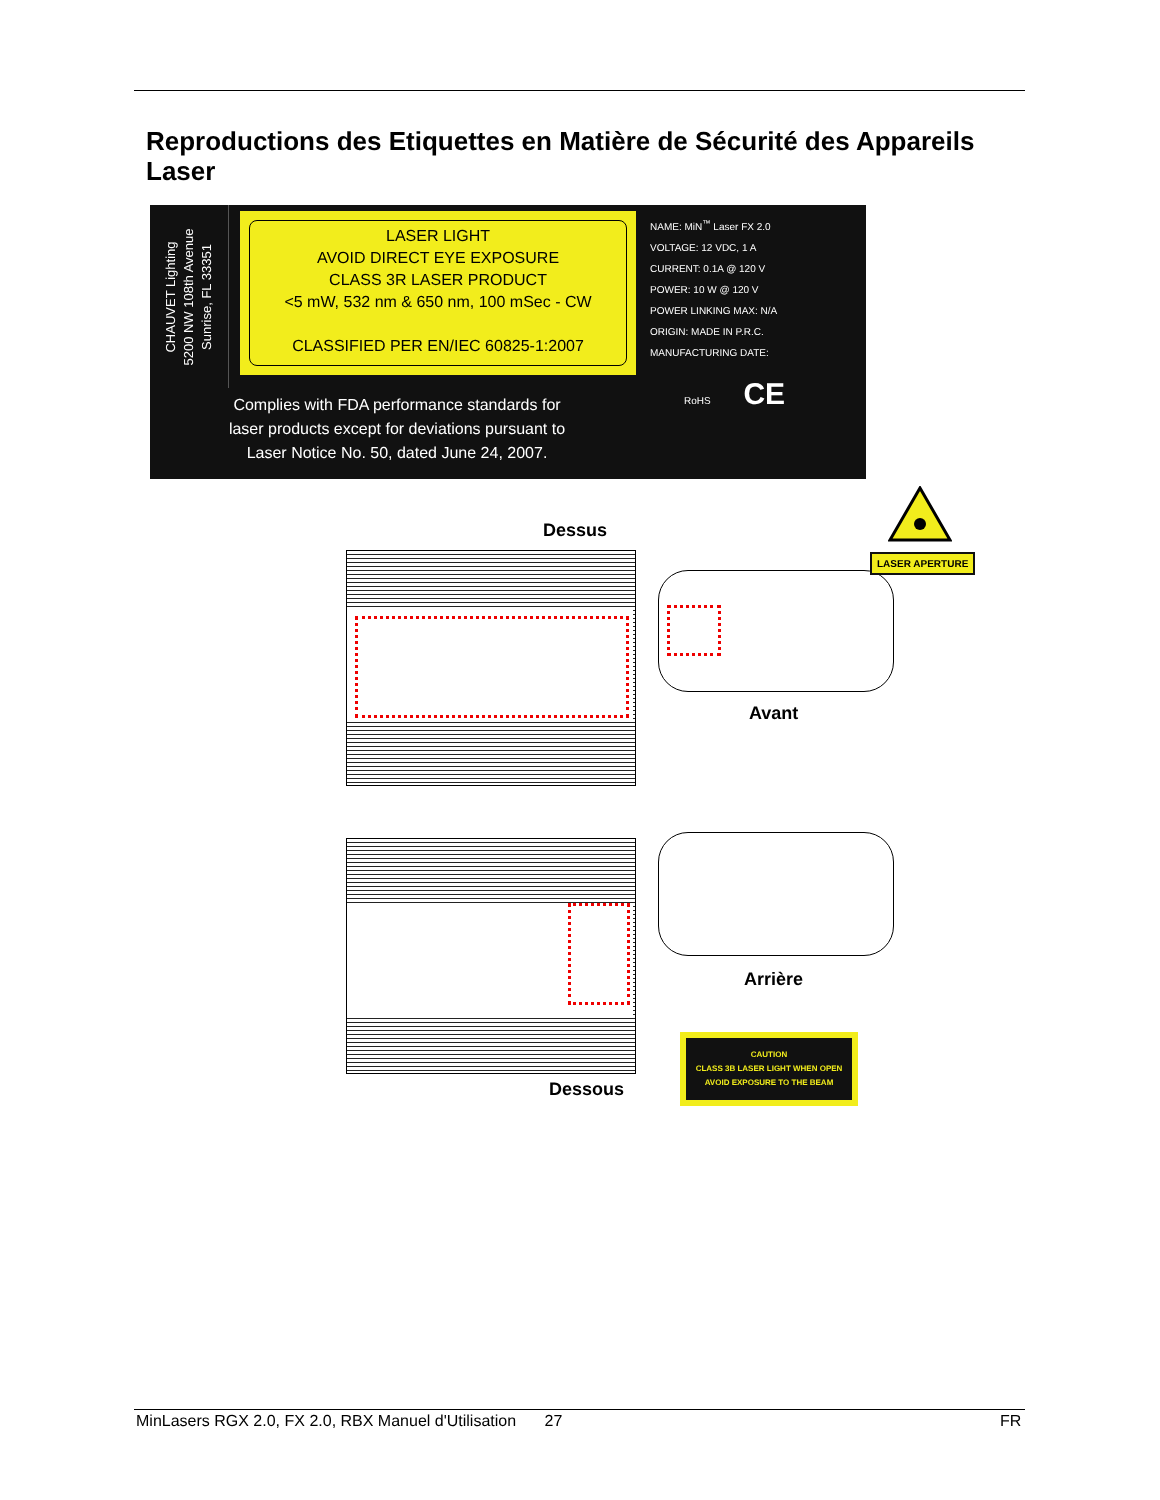Reproductions des Etiquettes en Matière de Sécurité des Appareils Laser
CHAUVET Lighting
5200 NW 108th Avenue
Sunrise, FL 33351
LASER LIGHT
AVOID DIRECT EYE EXPOSURE
CLASS 3R LASER PRODUCT
<5 mW, 532 nm & 650 nm, 100 mSec - CW
CLASSIFIED PER EN/IEC 60825-1:2007
NAME: MiN<sup>™</sup> Laser FX 2.0
VOLTAGE: 12 VDC, 1 A
CURRENT: 0.1A @ 120 V
POWER: 10 W @ 120 V
POWER LINKING MAX: N/A
ORIGIN: MADE IN P.R.C.
MANUFACTURING DATE:
Complies with FDA performance standards for
laser products except for deviations pursuant to
Laser Notice No. 50, dated June 24, 2007.
RoHS CE
Dessus
LASER APERTURE
Avant
Arrière
CAUTION
CLASS 3B LASER LIGHT WHEN OPEN
AVOID EXPOSURE TO THE BEAM
Dessous
MinLasers RGX 2.0, FX 2.0, RBX Manuel d'Utilisation 27
FR